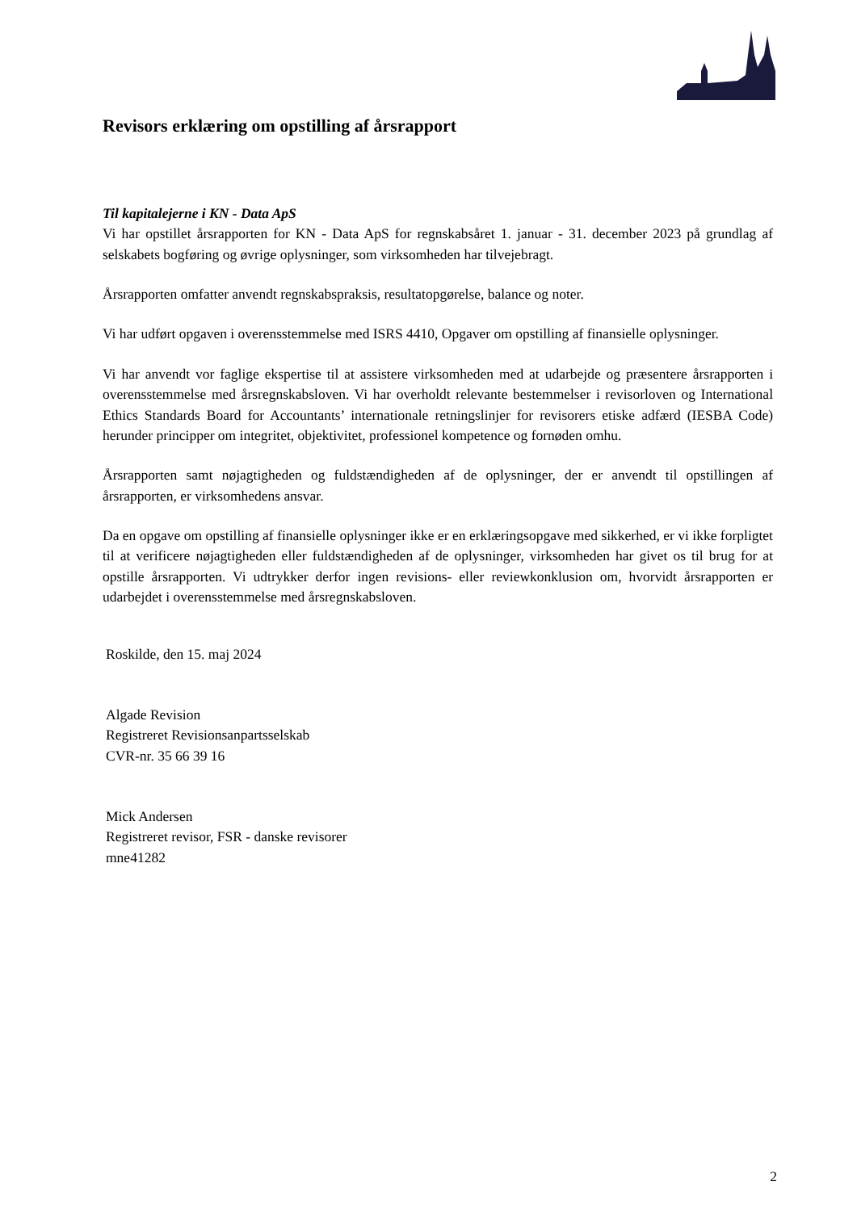Revisors erklæring om opstilling af årsrapport
Til kapitalejerne i KN - Data ApS
Vi har opstillet årsrapporten for KN - Data ApS for regnskabsåret 1. januar - 31. december 2023 på grundlag af selskabets bogføring og øvrige oplysninger, som virksomheden har tilvejebragt.
Årsrapporten omfatter anvendt regnskabspraksis, resultatopgørelse, balance og noter.
Vi har udført opgaven i overensstemmelse med ISRS 4410, Opgaver om opstilling af finansielle oplysninger.
Vi har anvendt vor faglige ekspertise til at assistere virksomheden med at udarbejde og præsentere årsrapporten i overensstemmelse med årsregnskabsloven. Vi har overholdt relevante bestemmelser i revisorloven og International Ethics Standards Board for Accountants’ internationale retningslinjer for revisorers etiske adfærd (IESBA Code) herunder principper om integritet, objektivitet, professionel kompetence og fornøden omhu.
Årsrapporten samt nøjagtigheden og fuldstændigheden af de oplysninger, der er anvendt til opstillingen af årsrapporten, er virksomhedens ansvar.
Da en opgave om opstilling af finansielle oplysninger ikke er en erklæringsopgave med sikkerhed, er vi ikke forpligtet til at verificere nøjagtigheden eller fuldstændigheden af de oplysninger, virksomheden har givet os til brug for at opstille årsrapporten. Vi udtrykker derfor ingen revisions- eller reviewkonklusion om, hvorvidt årsrapporten er udarbejdet i overensstemmelse med årsregnskabsloven.
Roskilde, den 15. maj 2024
Algade Revision
Registreret Revisionsanpartsselskab
CVR-nr. 35 66 39 16
Mick Andersen
Registreret revisor, FSR - danske revisorer
mne41282
2